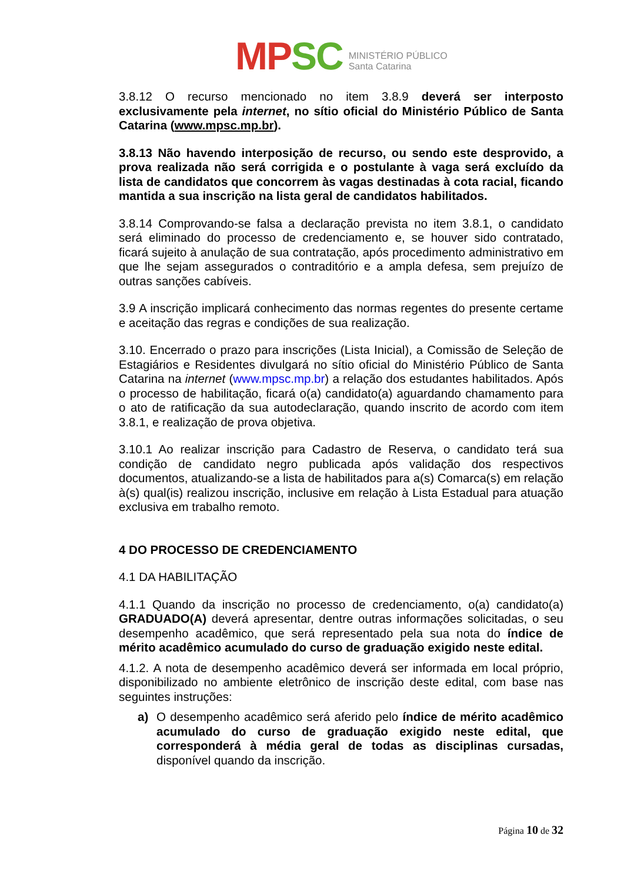MPSC
MINISTÉRIO PÚBLICO
Santa Catarina
3.8.12 O recurso mencionado no item 3.8.9 deverá ser interposto exclusivamente pela internet, no sítio oficial do Ministério Público de Santa Catarina (www.mpsc.mp.br).
3.8.13 Não havendo interposição de recurso, ou sendo este desprovido, a prova realizada não será corrigida e o postulante à vaga será excluído da lista de candidatos que concorrem às vagas destinadas à cota racial, ficando mantida a sua inscrição na lista geral de candidatos habilitados.
3.8.14 Comprovando-se falsa a declaração prevista no item 3.8.1, o candidato será eliminado do processo de credenciamento e, se houver sido contratado, ficará sujeito à anulação de sua contratação, após procedimento administrativo em que lhe sejam assegurados o contraditório e a ampla defesa, sem prejuízo de outras sanções cabíveis.
3.9 A inscrição implicará conhecimento das normas regentes do presente certame e aceitação das regras e condições de sua realização.
3.10. Encerrado o prazo para inscrições (Lista Inicial), a Comissão de Seleção de Estagiários e Residentes divulgará no sítio oficial do Ministério Público de Santa Catarina na internet (www.mpsc.mp.br) a relação dos estudantes habilitados. Após o processo de habilitação, ficará o(a) candidato(a) aguardando chamamento para o ato de ratificação da sua autodeclaração, quando inscrito de acordo com item 3.8.1, e realização de prova objetiva.
3.10.1 Ao realizar inscrição para Cadastro de Reserva, o candidato terá sua condição de candidato negro publicada após validação dos respectivos documentos, atualizando-se a lista de habilitados para a(s) Comarca(s) em relação à(s) qual(is) realizou inscrição, inclusive em relação à Lista Estadual para atuação exclusiva em trabalho remoto.
4 DO PROCESSO DE CREDENCIAMENTO
4.1 DA HABILITAÇÃO
4.1.1 Quando da inscrição no processo de credenciamento, o(a) candidato(a) GRADUADO(A) deverá apresentar, dentre outras informações solicitadas, o seu desempenho acadêmico, que será representado pela sua nota do índice de mérito acadêmico acumulado do curso de graduação exigido neste edital.
4.1.2. A nota de desempenho acadêmico deverá ser informada em local próprio, disponibilizado no ambiente eletrônico de inscrição deste edital, com base nas seguintes instruções:
a) O desempenho acadêmico será aferido pelo índice de mérito acadêmico acumulado do curso de graduação exigido neste edital, que corresponderá à média geral de todas as disciplinas cursadas, disponível quando da inscrição.
Página 10 de 32